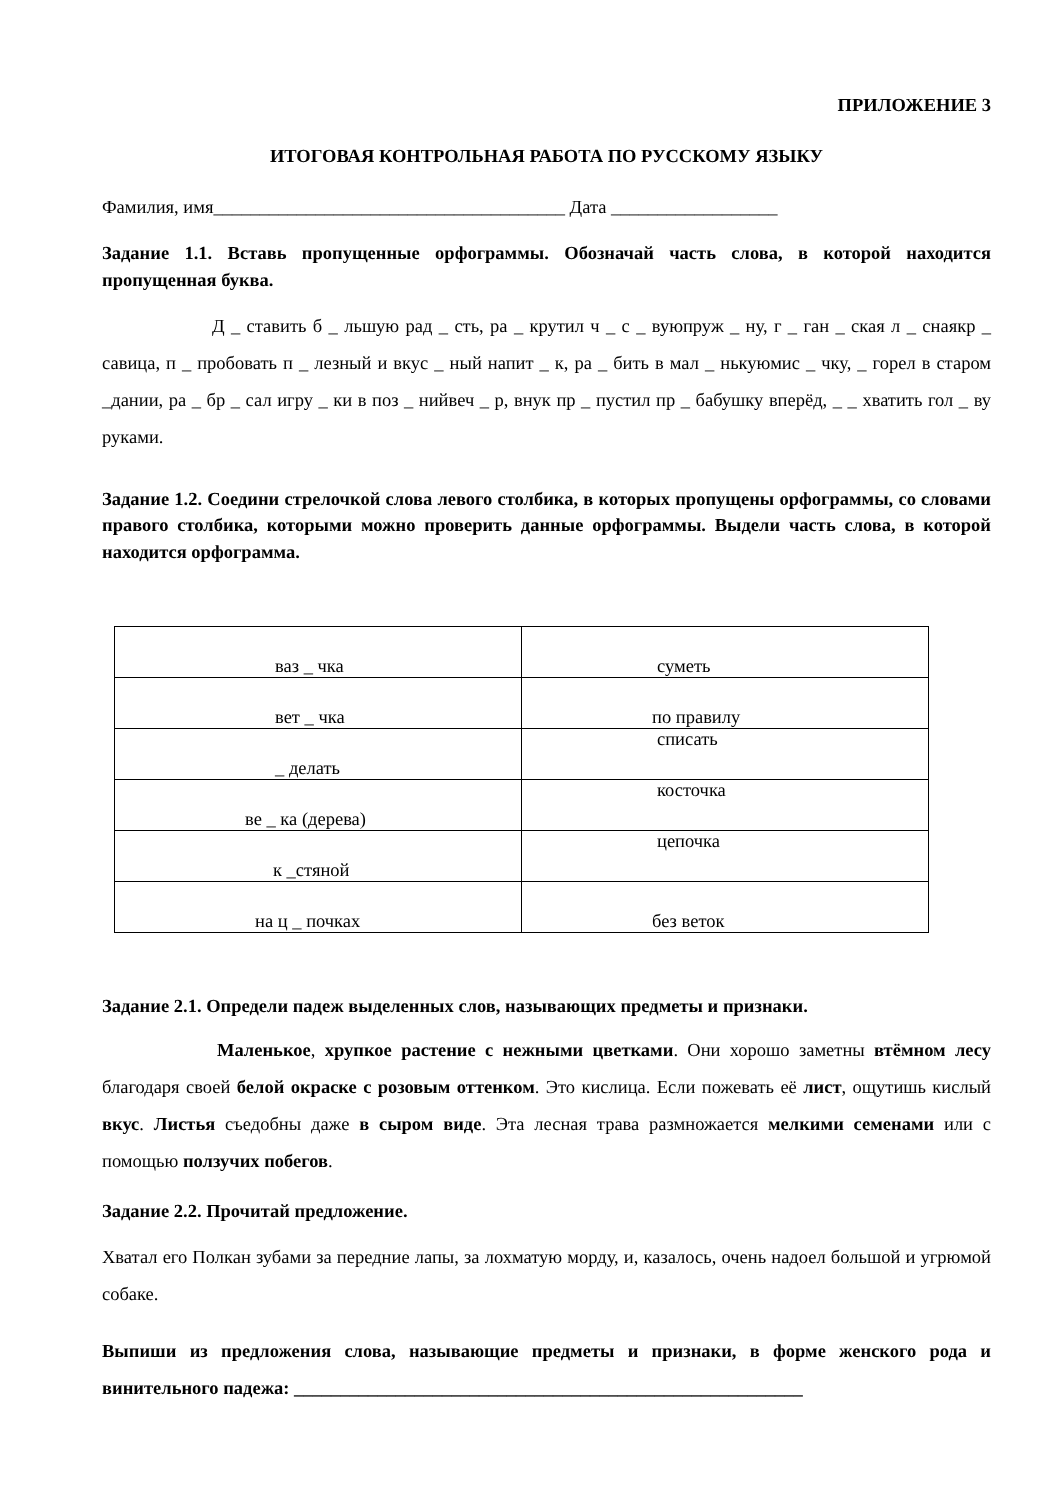ПРИЛОЖЕНИЕ 3
ИТОГОВАЯ КОНТРОЛЬНАЯ РАБОТА ПО РУССКОМУ ЯЗЫКУ
Фамилия, имя______________________________________ Дата __________________
Задание 1.1. Вставь пропущенные орфограммы. Обозначай часть слова, в которой находится пропущенная буква.
Д _ ставить б _ льшую рад _ сть, ра _ крутил ч _ с _ вуюпруж _ ну, г _ ган _ ская л _ снаякр _ савица, п _ пробовать п _ лезный и вкус _ ный напит _ к, ра _ бить в мал _ нькуюмис _ чку, _ горел в старом _дании, ра _ бр _ сал игру _ ки в поз _ нийвеч _ р, внук пр _ пустил пр _ бабушку вперёд, _ _ хватить гол _ ву руками.
Задание 1.2. Соедини стрелочкой слова левого столбика, в которых пропущены орфограммы, со словами правого столбика, которыми можно проверить данные орфограммы. Выдели часть слова, в которой находится орфограмма.
| ваз _ чка | суметь |
| вет _ чка | по правилу |
| _ делать | списать |
| ве _ ка (дерева) | косточка |
| к _стяной | цепочка |
| на ц _ почках | без веток |
Задание 2.1. Определи падеж выделенных слов, называющих предметы и признаки.
Маленькое, хрупкое растение с нежными цветками. Они хорошо заметны втёмном лесу благодаря своей белой окраске с розовым оттенком. Это кислица. Если пожевать её лист, ощутишь кислый вкус. Листья съедобны даже в сыром виде. Эта лесная трава размножается мелкими семенами или с помощью ползучих побегов.
Задание 2.2. Прочитай предложение.
Хватал его Полкан зубами за передние лапы, за лохматую морду, и, казалось, очень надоел большой и угрюмой собаке.
Выпиши из предложения слова, называющие предметы и признаки, в форме женского рода и винительного падежа: _______________________________________________________